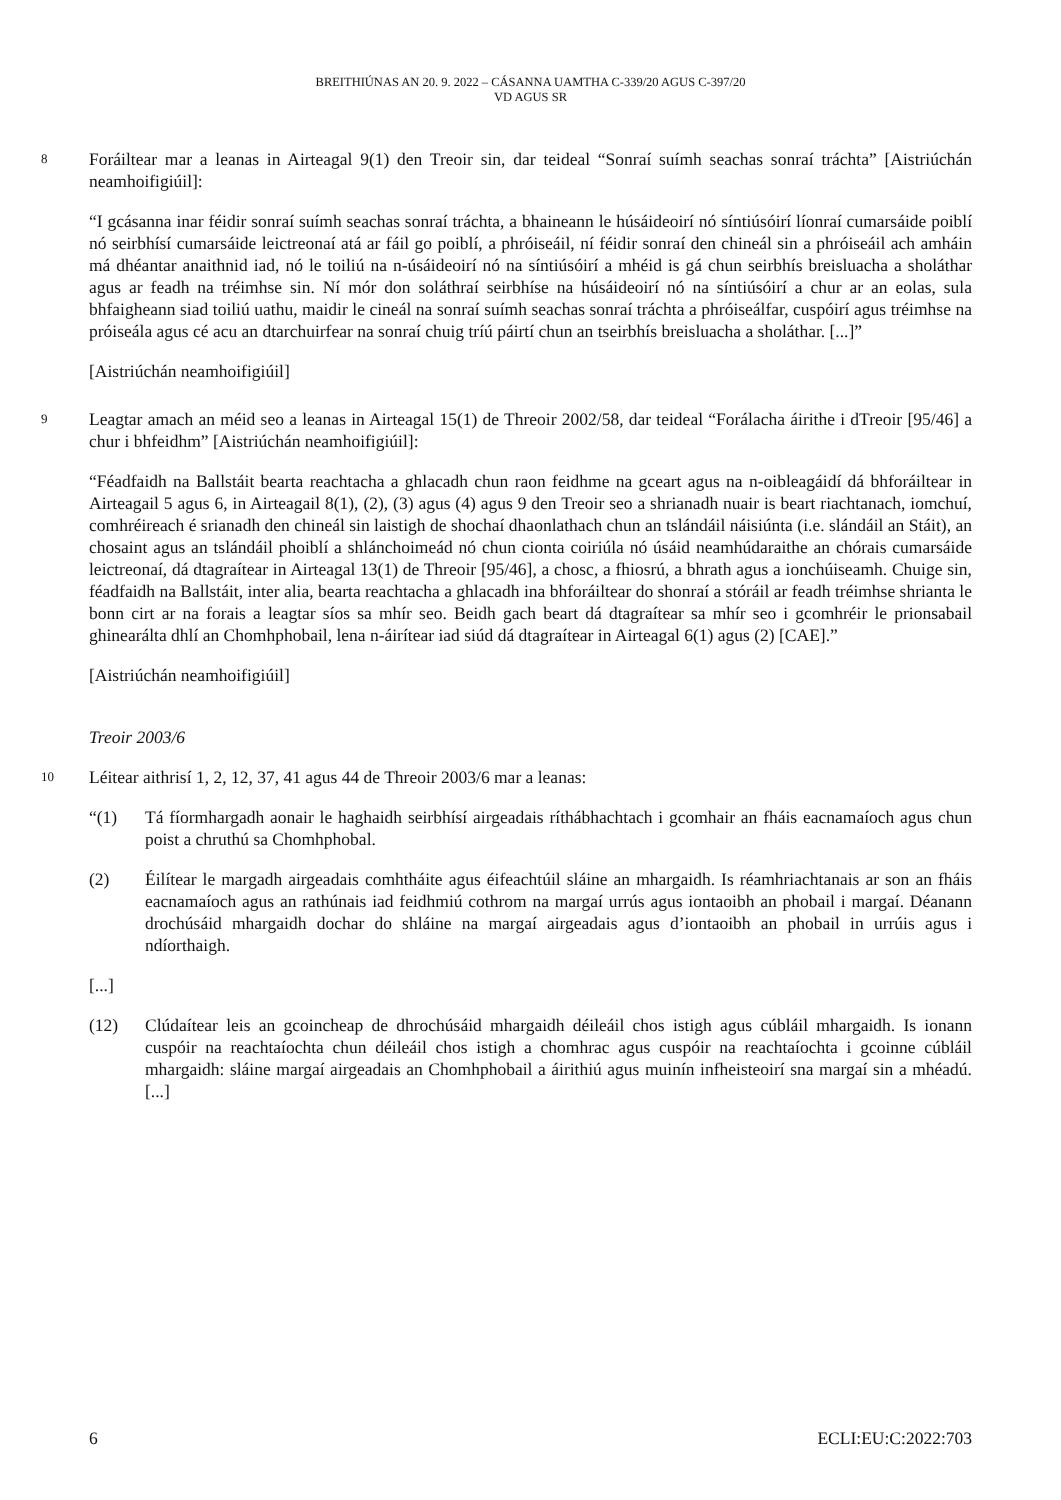BREITHIÚNAS AN 20. 9. 2022 – CÁSANNA UAMTHA C-339/20 AGUS C-397/20
VD AGUS SR
8
Foráiltear mar a leanas in Airteagal 9(1) den Treoir sin, dar teideal “Sonraí suímh seachas sonraí tráchta” [Aistriúchán neamhoifigiúil]:
“I gcásanna inar féidir sonraí suímh seachas sonraí tráchta, a bhaineann le húsáideoirí nó síntiúsóirí líonraí cumarsáide poiblí nó seirbhísí cumarsáide leictreonaí atá ar fáil go poiblí, a phróiseáil, ní féidir sonraí den chineál sin a phróiseáil ach amháin má dhéantar anaithnid iad, nó le toiliú na n-úsáideoirí nó na síntiúsóirí a mhéid is gá chun seirbhís breisluacha a sholáthar agus ar feadh na tréimhse sin. Ní mór don soláthraí seirbhíse na húsáideoirí nó na síntiúsóirí a chur ar an eolas, sula bhfaigheann siad toiliú uathu, maidir le cineál na sonraí suímh seachas sonraí tráchta a phróiseálfar, cuspóirí agus tréimhse na próiseála agus cé acu an dtarchuirfear na sonraí chuig tríú páirtí chun an tseirbhís breisluacha a sholáthar. [...]”
[Aistriúchán neamhoifigiúil]
9
Leagtar amach an méid seo a leanas in Airteagal 15(1) de Threoir 2002/58, dar teideal “Forálacha áirithe i dTreoir [95/46] a chur i bhfeidhm” [Aistriúchán neamhoifigiúil]:
“Féadfaidh na Ballstáit bearta reachtacha a ghlacadh chun raon feidhme na gceart agus na n-oibleagáidí dá bhforáiltear in Airteagail 5 agus 6, in Airteagail 8(1), (2), (3) agus (4) agus 9 den Treoir seo a shrianadh nuair is beart riachtanach, iomchuí, comhréireach é srianadh den chineál sin laistigh de shochaí dhaonlathach chun an tslándáil náisiúnta (i.e. slándáil an Stáit), an chosaint agus an tslándáil phoiblí a shlánchoimeád nó chun cionta coiriúla nó úsáid neamhúdaraithe an chórais cumarsáide leictreonaí, dá dtagraítear in Airteagal 13(1) de Threoir [95/46], a chosc, a fhiosrú, a bhrath agus a ionchúiseamh. Chuige sin, féadfaidh na Ballstáit, inter alia, bearta reachtacha a ghlacadh ina bhforáiltear do shonraí a stóráil ar feadh tréimhse shrianta le bonn cirt ar na forais a leagtar síos sa mhír seo. Beidh gach beart dá dtagraítear sa mhír seo i gcomhréir le prionsabail ghinearálta dhlí an Chomhphobail, lena n-áirítear iad siúd dá dtagraítear in Airteagal 6(1) agus (2) [CAE].”
[Aistriúchán neamhoifigiúil]
Treoir 2003/6
10
Léitear aithrisí 1, 2, 12, 37, 41 agus 44 de Threoir 2003/6 mar a leanas:
“(1) Tá fíormhargadh aonair le haghaidh seirbhísí airgeadais ríthábhachtach i gcomhair an fháis eacnamaíoch agus chun poist a chruthú sa Chomhphobal.
(2) Éilítear le margadh airgeadais comhtháite agus éifeachtúil sláine an mhargaidh. Is réamhriachtanais ar son an fháis eacnamaíoch agus an rathúnais iad feidhmiú cothrom na margaí urrús agus iontaoibh an phobail i margaí. Déanann drochúsáid mhargaidh dochar do shláine na margaí airgeadais agus d’iontaoibh an phobail in urrúis agus i ndíorthaigh.
[...]
(12) Clúdaítear leis an gcoincheap de dhrochúsáid mhargaidh déileáil chos istigh agus cúbláil mhargaidh. Is ionann cuspóir na reachtaíochta chun déileáil chos istigh a chomhrac agus cuspóir na reachtaíochta i gcoinne cúbláil mhargaidh: sláine margaí airgeadais an Chomhphobail a áirithiú agus muinín infheisteoirí sna margaí sin a mhéadú. [...]
6 ECLI:EU:C:2022:703